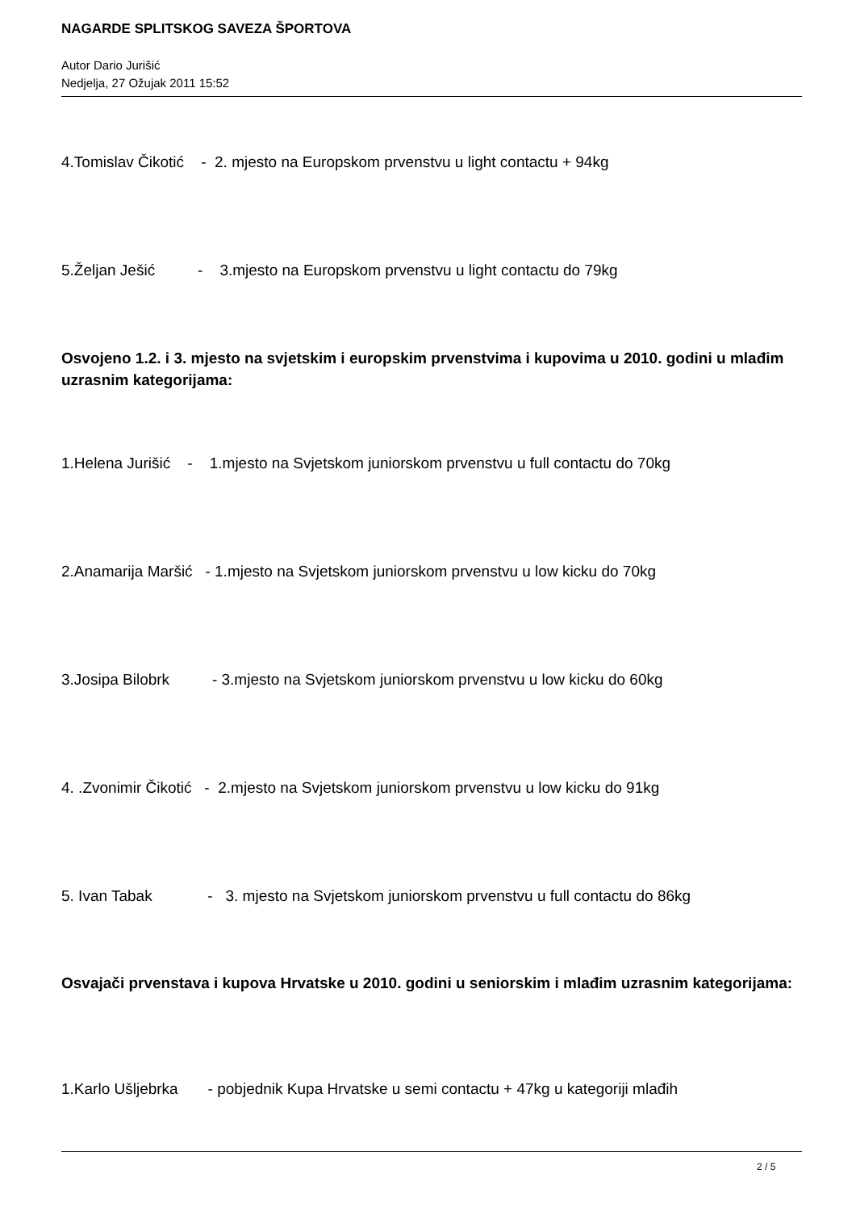NAGARDE SPLITSKOG SAVEZA ŠPORTOVA
Autor Dario Jurišić
Nedjelja, 27 Ožujak 2011 15:52
4.Tomislav Čikotić - 2. mjesto na Europskom prvenstvu u light contactu + 94kg
5.Željan Ješić - 3.mjesto na Europskom prvenstvu u light contactu do 79kg
Osvojeno 1.2. i 3. mjesto na svjetskim i europskim prvenstvima i kupovima u 2010. godini u mlađim uzrasnim kategorijama:
1.Helena Jurišić - 1.mjesto na Svjetskom juniorskom prvenstvu u full contactu do 70kg
2.Anamarija Maršić - 1.mjesto na Svjetskom juniorskom prvenstvu u low kicku do 70kg
3.Josipa Bilobrk - 3.mjesto na Svjetskom juniorskom prvenstvu u low kicku do 60kg
4. .Zvonimir Čikotić - 2.mjesto na Svjetskom juniorskom prvenstvu u low kicku do 91kg
5. Ivan Tabak - 3. mjesto na Svjetskom juniorskom prvenstvu u full contactu do 86kg
Osvajači prvenstava i kupova Hrvatske u 2010. godini u seniorskim i mlađim uzrasnim kategorijama:
1.Karlo Ušljebrka - pobjednik Kupa Hrvatske u semi contactu + 47kg u kategoriji mlađih
2 / 5